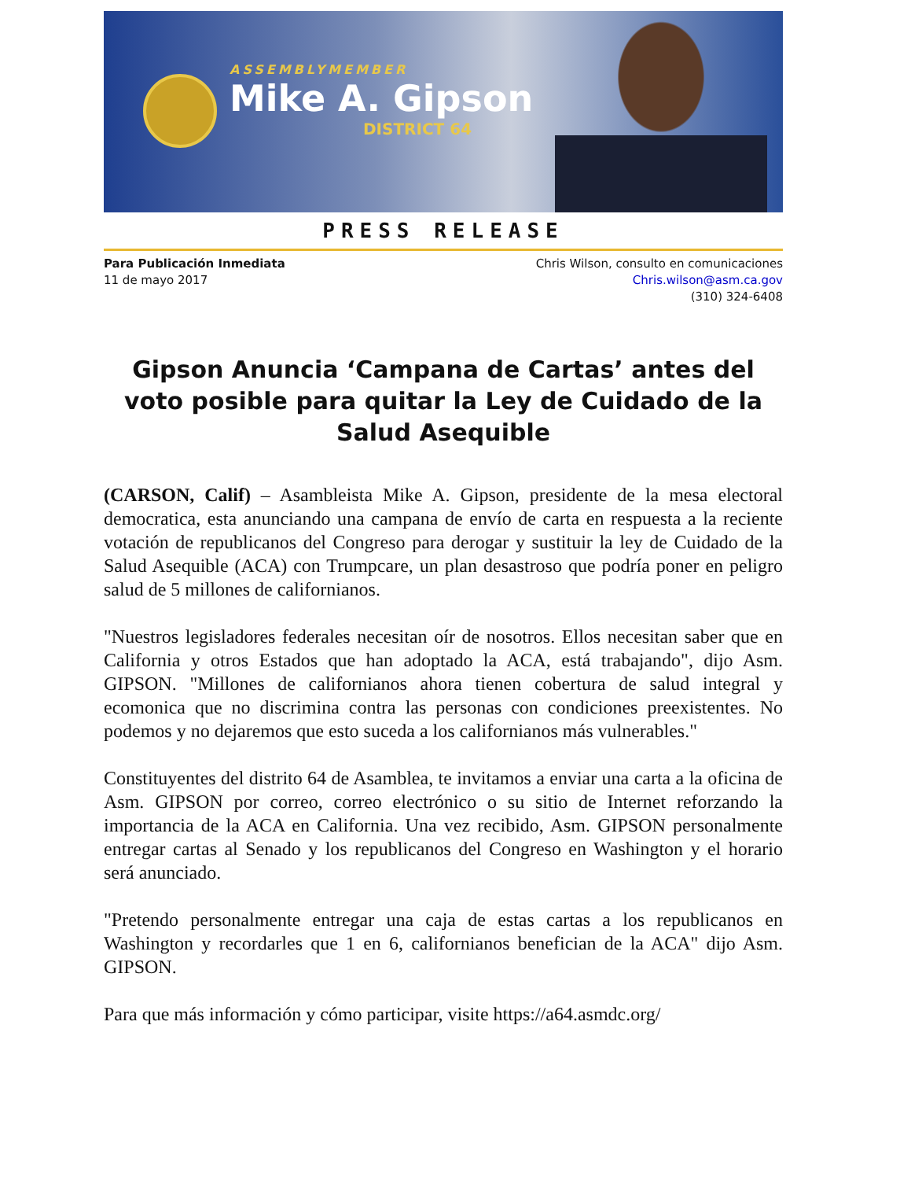ASSEMBLYMEMBER
Mike A. Gipson
DISTRICT 64
PRESS RELEASE
Para Publicación Inmediata
11 de mayo 2017
Chris Wilson, consulto en comunicaciones
Chris.wilson@asm.ca.gov
(310) 324-6408
Gipson Anuncia ‘Campana de Cartas’ antes del voto posible para quitar la Ley de Cuidado de la Salud Asequible
(CARSON, Calif) – Asambleista Mike A. Gipson, presidente de la mesa electoral democratica, esta anunciando una campana de envío de carta en respuesta a la reciente votación de republicanos del Congreso para derogar y sustituir la ley de Cuidado de la Salud Asequible (ACA) con Trumpcare, un plan desastroso que podría poner en peligro salud de 5 millones de californianos.
"Nuestros legisladores federales necesitan oír de nosotros. Ellos necesitan saber que en California y otros Estados que han adoptado la ACA, está trabajando", dijo Asm. GIPSON. "Millones de californianos ahora tienen cobertura de salud integral y ecomonica que no discrimina contra las personas con condiciones preexistentes. No podemos y no dejaremos que esto suceda a los californianos más vulnerables."
Constituyentes del distrito 64 de Asamblea, te invitamos a enviar una carta a la oficina de Asm. GIPSON por correo, correo electrónico o su sitio de Internet reforzando la importancia de la ACA en California. Una vez recibido, Asm. GIPSON personalmente entregar cartas al Senado y los republicanos del Congreso en Washington y el horario será anunciado.
"Pretendo personalmente entregar una caja de estas cartas a los republicanos en Washington y recordarles que 1 en 6, californianos benefician de la ACA" dijo Asm. GIPSON.
Para que más información y cómo participar, visite https://a64.asmdc.org/